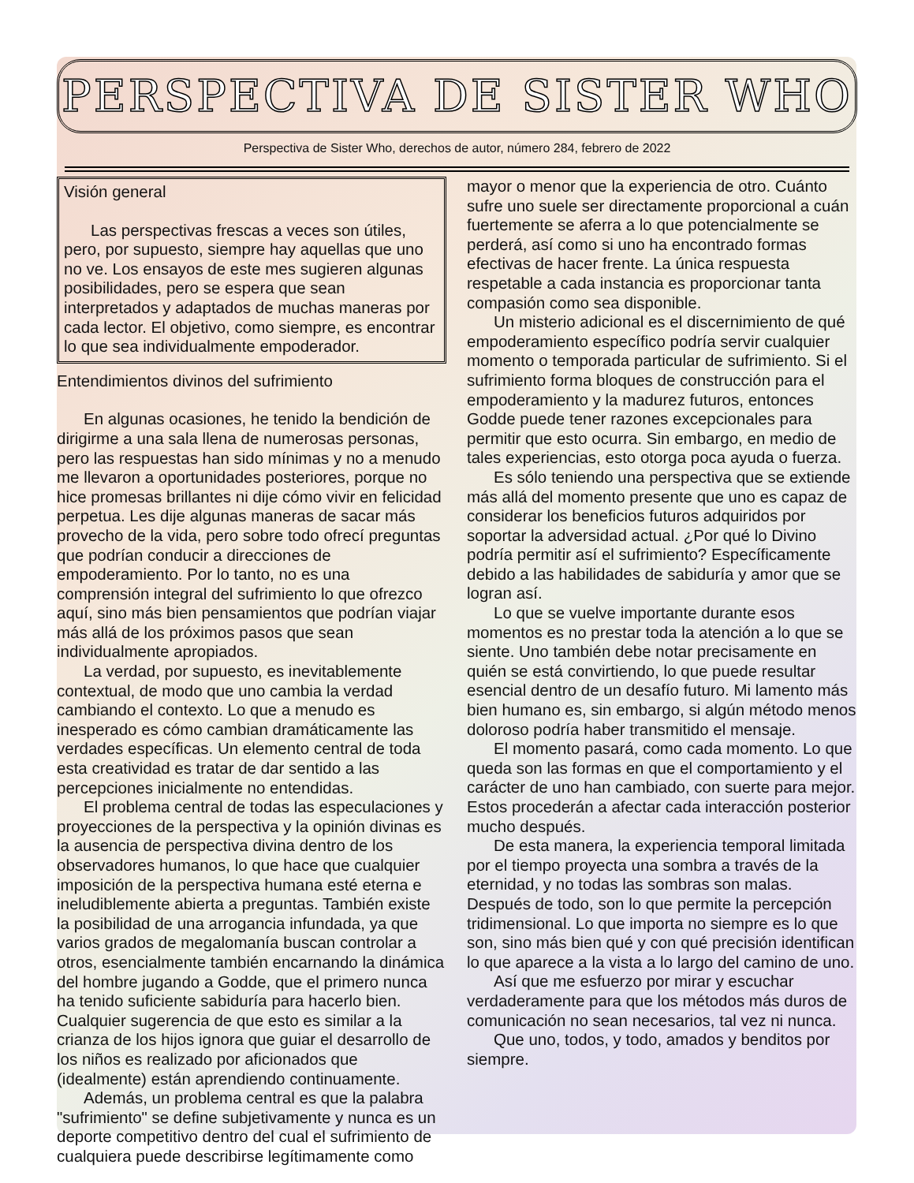PERSPECTIVA DE SISTER WHO
Perspectiva de Sister Who, derechos de autor, número 284, febrero de 2022
Visión general
Las perspectivas frescas a veces son útiles, pero, por supuesto, siempre hay aquellas que uno no ve. Los ensayos de este mes sugieren algunas posibilidades, pero se espera que sean interpretados y adaptados de muchas maneras por cada lector. El objetivo, como siempre, es encontrar lo que sea individualmente empoderador.
Entendimientos divinos del sufrimiento
En algunas ocasiones, he tenido la bendición de dirigirme a una sala llena de numerosas personas, pero las respuestas han sido mínimas y no a menudo me llevaron a oportunidades posteriores, porque no hice promesas brillantes ni dije cómo vivir en felicidad perpetua. Les dije algunas maneras de sacar más provecho de la vida, pero sobre todo ofrecí preguntas que podrían conducir a direcciones de empoderamiento. Por lo tanto, no es una comprensión integral del sufrimiento lo que ofrezco aquí, sino más bien pensamientos que podrían viajar más allá de los próximos pasos que sean individualmente apropiados.
La verdad, por supuesto, es inevitablemente contextual, de modo que uno cambia la verdad cambiando el contexto. Lo que a menudo es inesperado es cómo cambian dramáticamente las verdades específicas. Un elemento central de toda esta creatividad es tratar de dar sentido a las percepciones inicialmente no entendidas.
El problema central de todas las especulaciones y proyecciones de la perspectiva y la opinión divinas es la ausencia de perspectiva divina dentro de los observadores humanos, lo que hace que cualquier imposición de la perspectiva humana esté eterna e ineludiblemente abierta a preguntas. También existe la posibilidad de una arrogancia infundada, ya que varios grados de megalomanía buscan controlar a otros, esencialmente también encarnando la dinámica del hombre jugando a Godde, que el primero nunca ha tenido suficiente sabiduría para hacerlo bien. Cualquier sugerencia de que esto es similar a la crianza de los hijos ignora que guiar el desarrollo de los niños es realizado por aficionados que (idealmente) están aprendiendo continuamente.
Además, un problema central es que la palabra "sufrimiento" se define subjetivamente y nunca es un deporte competitivo dentro del cual el sufrimiento de cualquiera puede describirse legítimamente como
mayor o menor que la experiencia de otro. Cuánto sufre uno suele ser directamente proporcional a cuán fuertemente se aferra a lo que potencialmente se perderá, así como si uno ha encontrado formas efectivas de hacer frente. La única respuesta respetable a cada instancia es proporcionar tanta compasión como sea disponible.
Un misterio adicional es el discernimiento de qué empoderamiento específico podría servir cualquier momento o temporada particular de sufrimiento. Si el sufrimiento forma bloques de construcción para el empoderamiento y la madurez futuros, entonces Godde puede tener razones excepcionales para permitir que esto ocurra. Sin embargo, en medio de tales experiencias, esto otorga poca ayuda o fuerza.
Es sólo teniendo una perspectiva que se extiende más allá del momento presente que uno es capaz de considerar los beneficios futuros adquiridos por soportar la adversidad actual. ¿Por qué lo Divino podría permitir así el sufrimiento? Específicamente debido a las habilidades de sabiduría y amor que se logran así.
Lo que se vuelve importante durante esos momentos es no prestar toda la atención a lo que se siente. Uno también debe notar precisamente en quién se está convirtiendo, lo que puede resultar esencial dentro de un desafío futuro. Mi lamento más bien humano es, sin embargo, si algún método menos doloroso podría haber transmitido el mensaje.
El momento pasará, como cada momento. Lo que queda son las formas en que el comportamiento y el carácter de uno han cambiado, con suerte para mejor. Estos procederán a afectar cada interacción posterior mucho después.
De esta manera, la experiencia temporal limitada por el tiempo proyecta una sombra a través de la eternidad, y no todas las sombras son malas. Después de todo, son lo que permite la percepción tridimensional. Lo que importa no siempre es lo que son, sino más bien qué y con qué precisión identifican lo que aparece a la vista a lo largo del camino de uno.
Así que me esfuerzo por mirar y escuchar verdaderamente para que los métodos más duros de comunicación no sean necesarios, tal vez ni nunca.
Que uno, todos, y todo, amados y benditos por siempre.